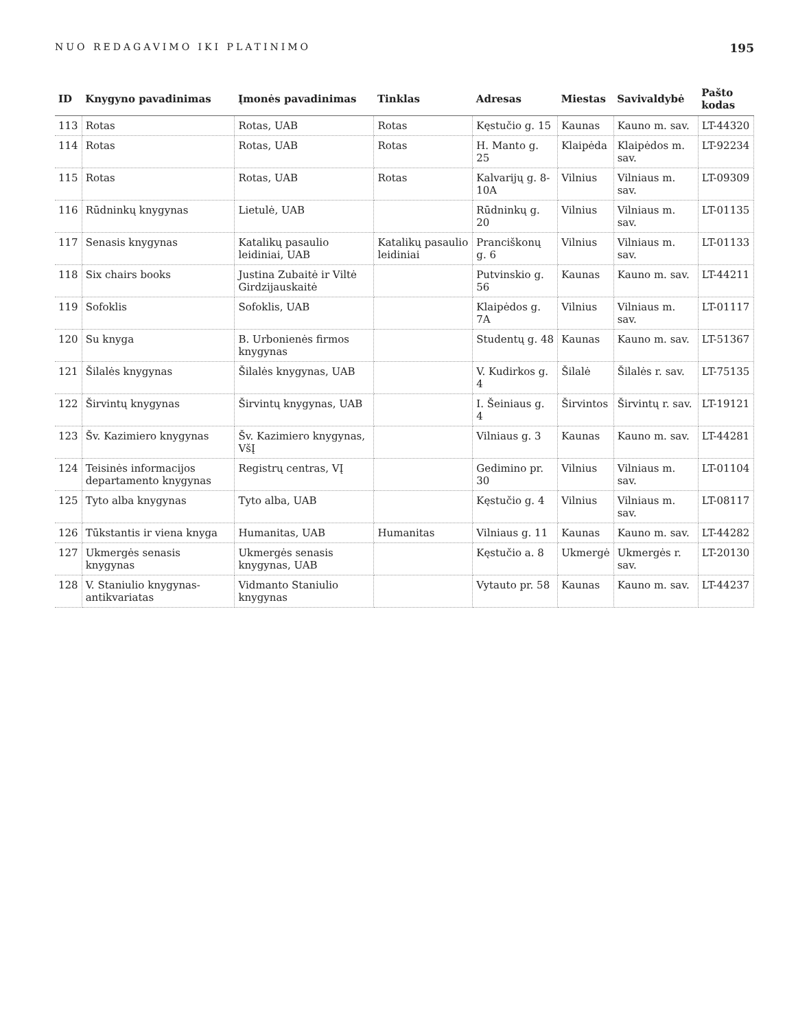NUO REDAGAVIMO IKI PLATINIMO 195
| ID | Knygyno pavadinimas | Įmonės pavadinimas | Tinklas | Adresas | Miestas | Savivaldybė | Pašto kodas |
| --- | --- | --- | --- | --- | --- | --- | --- |
| 113 | Rotas | Rotas, UAB | Rotas | Kęstučio g. 15 | Kaunas | Kauno m. sav. | LT-44320 |
| 114 | Rotas | Rotas, UAB | Rotas | H. Manto g. 25 | Klaipėda | Klaipėdos m. sav. | LT-92234 |
| 115 | Rotas | Rotas, UAB | Rotas | Kalvarijų g. 8-10A | Vilnius | Vilniaus m. sav. | LT-09309 |
| 116 | Rūdninkų knygynas | Lietulė, UAB | | Rūdninkų g. 20 | Vilnius | Vilniaus m. sav. | LT-01135 |
| 117 | Senasis knygynas | Katalikų pasaulio leidiniai, UAB | Katalikų pasaulio leidiniai | Pranciškonų g. 6 | Vilnius | Vilniaus m. sav. | LT-01133 |
| 118 | Six chairs books | Justina Zubaitė ir Viltė Girdzijauskaitė | | Putvinskio g. 56 | Kaunas | Kauno m. sav. | LT-44211 |
| 119 | Sofoklis | Sofoklis, UAB | | Klaipėdos g. 7A | Vilnius | Vilniaus m. sav. | LT-01117 |
| 120 | Su knyga | B. Urbonienės firmos knygynas | | Studentų g. 48 | Kaunas | Kauno m. sav. | LT-51367 |
| 121 | Šilalės knygynas | Šilalės knygynas, UAB | | V. Kudirkos g. 4 | Šilalė | Šilalės r. sav. | LT-75135 |
| 122 | Širvintų knygynas | Širvintų knygynas, UAB | | I. Šeiniaus g. 4 | Širvintos | Širvintų r. sav. | LT-19121 |
| 123 | Šv. Kazimiero knygynas | Šv. Kazimiero knygynas, VšĮ | | Vilniaus g. 3 | Kaunas | Kauno m. sav. | LT-44281 |
| 124 | Teisinės informacijos departamento knygynas | Registrų centras, VĮ | | Gedimino pr. 30 | Vilnius | Vilniaus m. sav. | LT-01104 |
| 125 | Tyto alba knygynas | Tyto alba, UAB | | Kęstučio g. 4 | Vilnius | Vilniaus m. sav. | LT-08117 |
| 126 | Tūkstantis ir viena knyga | Humanitas, UAB | Humanitas | Vilniaus g. 11 | Kaunas | Kauno m. sav. | LT-44282 |
| 127 | Ukmergės senasis knygynas | Ukmergės senasis knygynas, UAB | | Kęstučio a. 8 | Ukmergė | Ukmergės r. sav. | LT-20130 |
| 128 | V. Staniulio knygynas-antikvariatas | Vidmanto Staniulio knygynas | | Vytauto pr. 58 | Kaunas | Kauno m. sav. | LT-44237 |